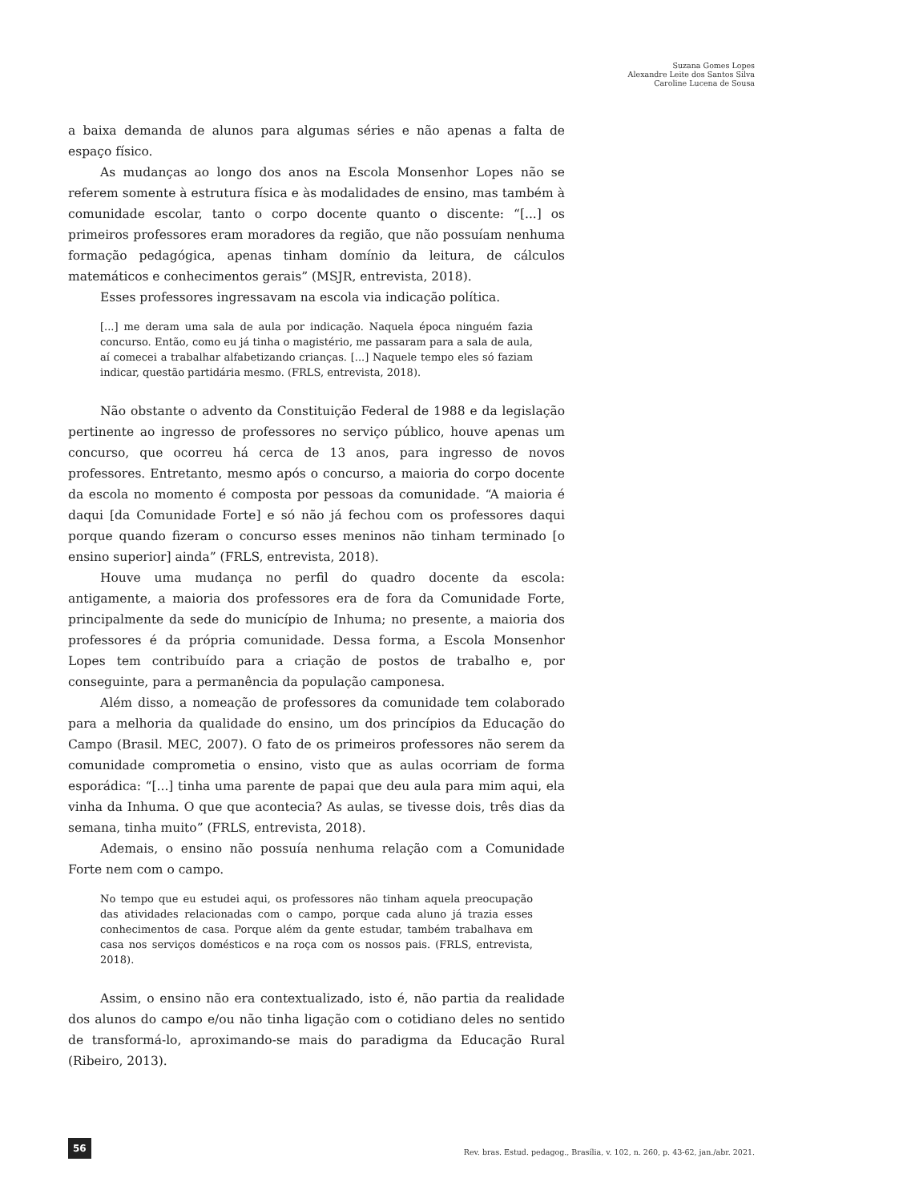Suzana Gomes Lopes
Alexandre Leite dos Santos Silva
Caroline Lucena de Sousa
a baixa demanda de alunos para algumas séries e não apenas a falta de espaço físico.
As mudanças ao longo dos anos na Escola Monsenhor Lopes não se referem somente à estrutura física e às modalidades de ensino, mas também à comunidade escolar, tanto o corpo docente quanto o discente: “[...] os primeiros professores eram moradores da região, que não possuíam nenhuma formação pedagógica, apenas tinham domínio da leitura, de cálculos matemáticos e conhecimentos gerais” (MSJR, entrevista, 2018).
Esses professores ingressavam na escola via indicação política.
[...] me deram uma sala de aula por indicação. Naquela época ninguém fazia concurso. Então, como eu já tinha o magistério, me passaram para a sala de aula, aí comecei a trabalhar alfabetizando crianças. [...] Naquele tempo eles só faziam indicar, questão partidária mesmo. (FRLS, entrevista, 2018).
Não obstante o advento da Constituição Federal de 1988 e da legislação pertinente ao ingresso de professores no serviço público, houve apenas um concurso, que ocorreu há cerca de 13 anos, para ingresso de novos professores. Entretanto, mesmo após o concurso, a maioria do corpo docente da escola no momento é composta por pessoas da comunidade. “A maioria é daqui [da Comunidade Forte] e só não já fechou com os professores daqui porque quando fizeram o concurso esses meninos não tinham terminado [o ensino superior] ainda” (FRLS, entrevista, 2018).
Houve uma mudança no perfil do quadro docente da escola: antigamente, a maioria dos professores era de fora da Comunidade Forte, principalmente da sede do município de Inhuma; no presente, a maioria dos professores é da própria comunidade. Dessa forma, a Escola Monsenhor Lopes tem contribuído para a criação de postos de trabalho e, por conseguinte, para a permanência da população camponesa.
Além disso, a nomeação de professores da comunidade tem colaborado para a melhoria da qualidade do ensino, um dos princípios da Educação do Campo (Brasil. MEC, 2007). O fato de os primeiros professores não serem da comunidade comprometia o ensino, visto que as aulas ocorriam de forma esporádica: “[...] tinha uma parente de papai que deu aula para mim aqui, ela vinha da Inhuma. O que que acontecia? As aulas, se tivesse dois, três dias da semana, tinha muito” (FRLS, entrevista, 2018).
Ademais, o ensino não possuía nenhuma relação com a Comunidade Forte nem com o campo.
No tempo que eu estudei aqui, os professores não tinham aquela preocupação das atividades relacionadas com o campo, porque cada aluno já trazia esses conhecimentos de casa. Porque além da gente estudar, também trabalhava em casa nos serviços domésticos e na roça com os nossos pais. (FRLS, entrevista, 2018).
Assim, o ensino não era contextualizado, isto é, não partia da realidade dos alunos do campo e/ou não tinha ligação com o cotidiano deles no sentido de transformá-lo, aproximando-se mais do paradigma da Educação Rural (Ribeiro, 2013).
56
Rev. bras. Estud. pedagog., Brasília, v. 102, n. 260, p. 43-62, jan./abr. 2021.